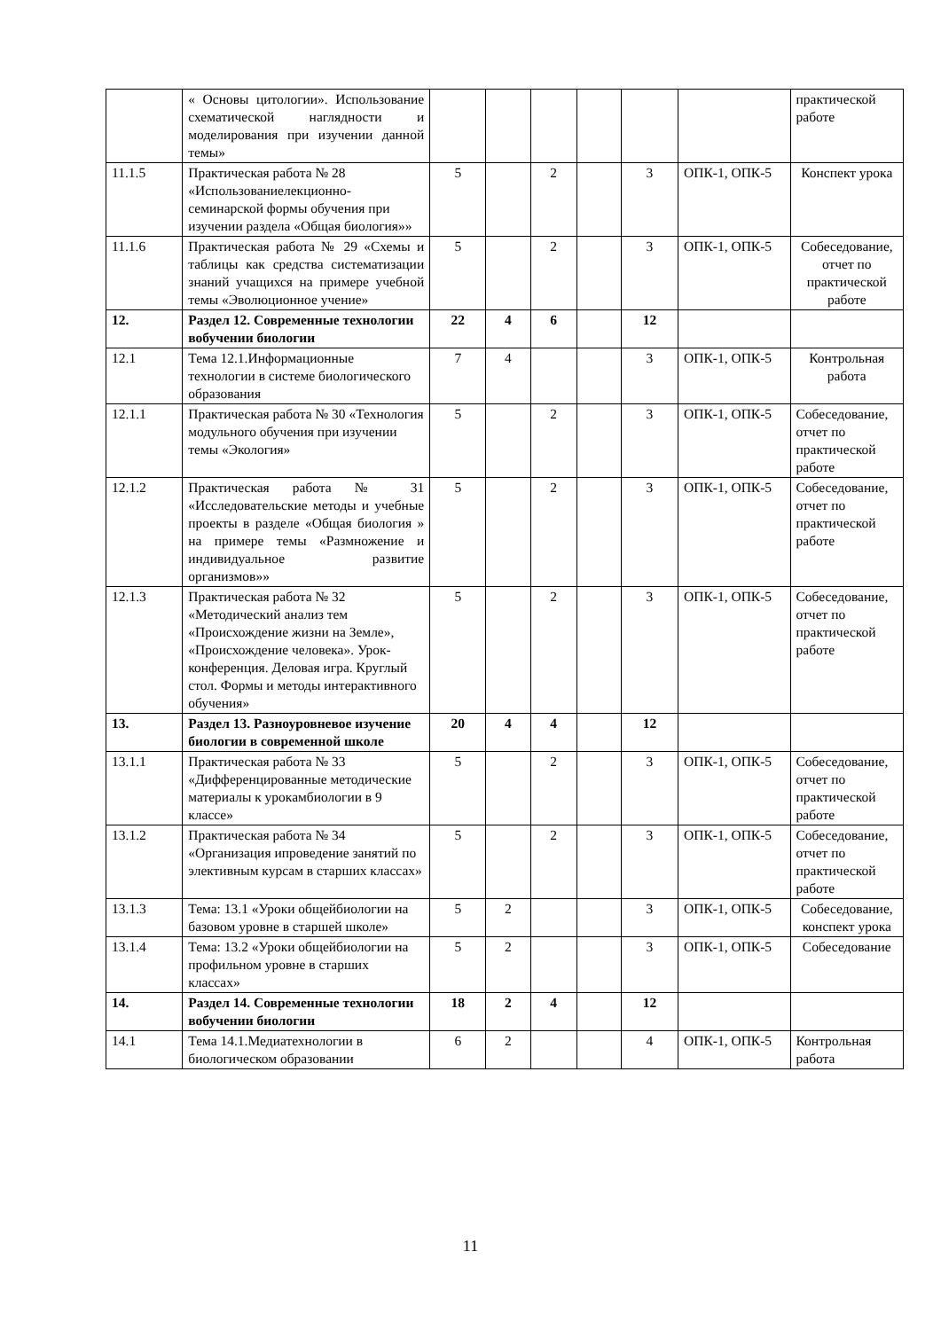| | « Основы цитологии». Использование схематической наглядности и моделирования при изучении данной темы» | | | | | | | практической работе |
| 11.1.5 | Практическая работа № 28 «Использованиелекционно-семинарской формы обучения при изучении раздела «Общая биология»» | 5 | | 2 | | 3 | ОПК-1, ОПК-5 | Конспект урока |
| 11.1.6 | Практическая работа № 29 «Схемы и таблицы как средства систематизации знаний учащихся на примере учебной темы «Эволюционное учение» | 5 | | 2 | | 3 | ОПК-1, ОПК-5 | Собеседование, отчет по практической работе |
| 12. | Раздел 12. Современные технологии вобучении биологии | 22 | 4 | 6 | | 12 | | |
| 12.1 | Тема 12.1.Информационные технологии в системе биологического образования | 7 | 4 | | | 3 | ОПК-1, ОПК-5 | Контрольная работа |
| 12.1.1 | Практическая работа № 30 «Технология модульного обучения при изучении темы «Экология» | 5 | | 2 | | 3 | ОПК-1, ОПК-5 | Собеседование, отчет по практической работе |
| 12.1.2 | Практическая работа № 31 «Исследовательские методы и учебные проекты в разделе «Общая биология » на примере темы «Размножение и индивидуальное развитие организмов»» | 5 | | 2 | | 3 | ОПК-1, ОПК-5 | Собеседование, отчет по практической работе |
| 12.1.3 | Практическая работа № 32 «Методический анализ тем «Происхождение жизни на Земле», «Происхождение человека». Урок-конференция. Деловая игра. Круглый стол. Формы и методы интерактивного обучения» | 5 | | 2 | | 3 | ОПК-1, ОПК-5 | Собеседование, отчет по практической работе |
| 13. | Раздел 13. Разноуровневое изучение биологии в современной школе | 20 | 4 | 4 | | 12 | | |
| 13.1.1 | Практическая работа № 33 «Дифференцированные методические материалы к урокамбиологии в 9 классе» | 5 | | 2 | | 3 | ОПК-1, ОПК-5 | Собеседование, отчет по практической работе |
| 13.1.2 | Практическая работа № 34 «Организация ипроведение занятий по элективным курсам в старших классах» | 5 | | 2 | | 3 | ОПК-1, ОПК-5 | Собеседование, отчет по практической работе |
| 13.1.3 | Тема: 13.1 «Уроки общейбиологии на базовом уровне в старшей школе» | 5 | 2 | | | 3 | ОПК-1, ОПК-5 | Собеседование, конспект урока |
| 13.1.4 | Тема: 13.2 «Уроки общейбиологии на профильном уровне в старших классах» | 5 | 2 | | | 3 | ОПК-1, ОПК-5 | Собеседование |
| 14. | Раздел 14. Современные технологии вобучении биологии | 18 | 2 | 4 | | 12 | | |
| 14.1 | Тема 14.1.Медиатехнологии в биологическом образовании | 6 | 2 | | | 4 | ОПК-1, ОПК-5 | Контрольная работа |
11